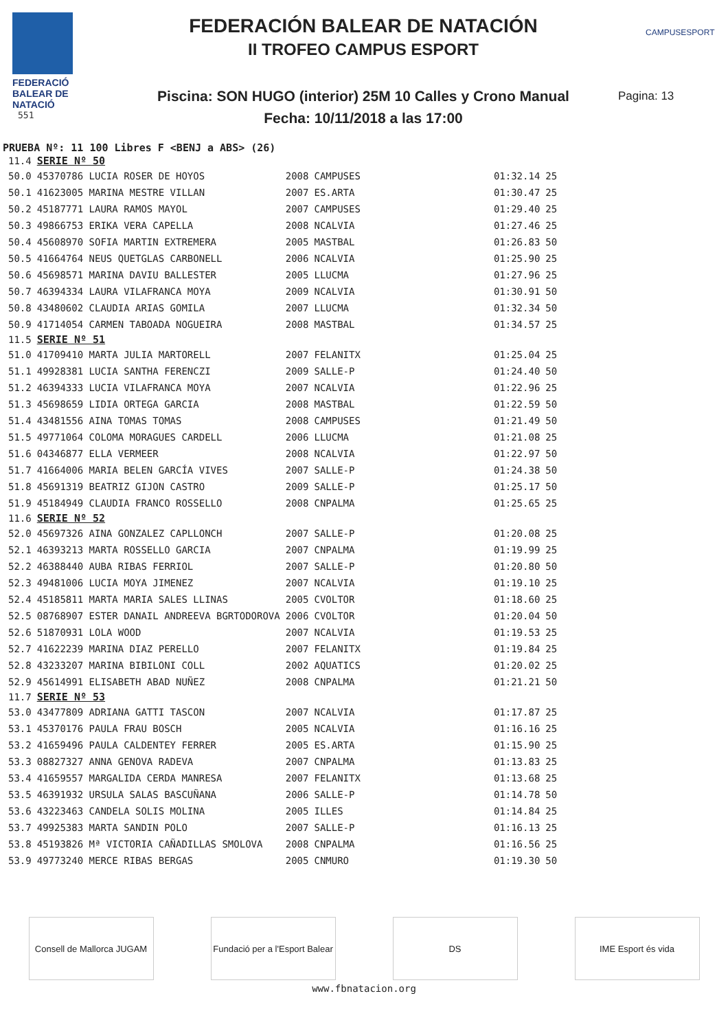FEDERACIÓ
BALEAR DE
NATACIÓ
551
FEDERACIÓN BALEAR DE NATACIÓN
II TROFEO CAMPUS ESPORT
Piscina: SON HUGO (interior) 25M 10 Calles y Crono Manual
Fecha: 10/11/2018 a las 17:00
CAMPUSESPORT
Pagina: 13
PRUEBA Nº: 11 100 Libres F <BENJ a ABS> (26)
| 11.4 | SERIE Nº 50 | | | | |
| 50.0 | 45370786 LUCIA ROSER DE HOYOS | 2008 | CAMPUSES | 01:32.14 | 25 |
| 50.1 | 41623005 MARINA MESTRE VILLAN | 2007 | ES.ARTA | 01:30.47 | 25 |
| 50.2 | 45187771 LAURA RAMOS MAYOL | 2007 | CAMPUSES | 01:29.40 | 25 |
| 50.3 | 49866753 ERIKA VERA CAPELLA | 2008 | NCALVIA | 01:27.46 | 25 |
| 50.4 | 45608970 SOFIA MARTIN EXTREMERA | 2005 | MASTBAL | 01:26.83 | 50 |
| 50.5 | 41664764 NEUS QUETGLAS CARBONELL | 2006 | NCALVIA | 01:25.90 | 25 |
| 50.6 | 45698571 MARINA DAVIU BALLESTER | 2005 | LLUCMA | 01:27.96 | 25 |
| 50.7 | 46394334 LAURA VILAFRANCA MOYA | 2009 | NCALVIA | 01:30.91 | 50 |
| 50.8 | 43480602 CLAUDIA ARIAS GOMILA | 2007 | LLUCMA | 01:32.34 | 50 |
| 50.9 | 41714054 CARMEN TABOADA NOGUEIRA | 2008 | MASTBAL | 01:34.57 | 25 |
| 11.5 | SERIE Nº 51 | | | | |
| 51.0 | 41709410 MARTA JULIA MARTORELL | 2007 | FELANITX | 01:25.04 | 25 |
| 51.1 | 49928381 LUCIA SANTHA FERENCZI | 2009 | SALLE-P | 01:24.40 | 50 |
| 51.2 | 46394333 LUCIA VILAFRANCA MOYA | 2007 | NCALVIA | 01:22.96 | 25 |
| 51.3 | 45698659 LIDIA ORTEGA GARCIA | 2008 | MASTBAL | 01:22.59 | 50 |
| 51.4 | 43481556 AINA TOMAS TOMAS | 2008 | CAMPUSES | 01:21.49 | 50 |
| 51.5 | 49771064 COLOMA MORAGUES CARDELL | 2006 | LLUCMA | 01:21.08 | 25 |
| 51.6 | 04346877 ELLA VERMEER | 2008 | NCALVIA | 01:22.97 | 50 |
| 51.7 | 41664006 MARIA BELEN GARCÍA VIVES | 2007 | SALLE-P | 01:24.38 | 50 |
| 51.8 | 45691319 BEATRIZ GIJON CASTRO | 2009 | SALLE-P | 01:25.17 | 50 |
| 51.9 | 45184949 CLAUDIA FRANCO ROSSELLO | 2008 | CNPALMA | 01:25.65 | 25 |
| 11.6 | SERIE Nº 52 | | | | |
| 52.0 | 45697326 AINA GONZALEZ CAPLLONCH | 2007 | SALLE-P | 01:20.08 | 25 |
| 52.1 | 46393213 MARTA ROSSELLO GARCIA | 2007 | CNPALMA | 01:19.99 | 25 |
| 52.2 | 46388440 AUBA RIBAS FERRIOL | 2007 | SALLE-P | 01:20.80 | 50 |
| 52.3 | 49481006 LUCIA MOYA JIMENEZ | 2007 | NCALVIA | 01:19.10 | 25 |
| 52.4 | 45185811 MARTA MARIA SALES LLINAS | 2005 | CVOLTOR | 01:18.60 | 25 |
| 52.5 | 08768907 ESTER DANAIL ANDREEVA BGRTODOROVA | 2006 | CVOLTOR | 01:20.04 | 50 |
| 52.6 | 51870931 LOLA WOOD | 2007 | NCALVIA | 01:19.53 | 25 |
| 52.7 | 41622239 MARINA DIAZ PERELLO | 2007 | FELANITX | 01:19.84 | 25 |
| 52.8 | 43233207 MARINA BIBILONI COLL | 2002 | AQUATICS | 01:20.02 | 25 |
| 52.9 | 45614991 ELISABETH ABAD NUÑEZ | 2008 | CNPALMA | 01:21.21 | 50 |
| 11.7 | SERIE Nº 53 | | | | |
| 53.0 | 43477809 ADRIANA GATTI TASCON | 2007 | NCALVIA | 01:17.87 | 25 |
| 53.1 | 45370176 PAULA FRAU BOSCH | 2005 | NCALVIA | 01:16.16 | 25 |
| 53.2 | 41659496 PAULA CALDENTEY FERRER | 2005 | ES.ARTA | 01:15.90 | 25 |
| 53.3 | 08827327 ANNA GENOVA RADEVA | 2007 | CNPALMA | 01:13.83 | 25 |
| 53.4 | 41659557 MARGALIDA CERDA MANRESA | 2007 | FELANITX | 01:13.68 | 25 |
| 53.5 | 46391932 URSULA SALAS BASCUÑANA | 2006 | SALLE-P | 01:14.78 | 50 |
| 53.6 | 43223463 CANDELA SOLIS MOLINA | 2005 | ILLES | 01:14.84 | 25 |
| 53.7 | 49925383 MARTA SANDIN POLO | 2007 | SALLE-P | 01:16.13 | 25 |
| 53.8 | 45193826 Mª VICTORIA CAÑADILLAS SMOLOVA | 2008 | CNPALMA | 01:16.56 | 25 |
| 53.9 | 49773240 MERCE RIBAS BERGAS | 2005 | CNMURO | 01:19.30 | 50 |
Consell de Mallorca JUGAM
Fundació per a l'Esport Balear
DS IME Esport és vida
www.fbnatacion.org